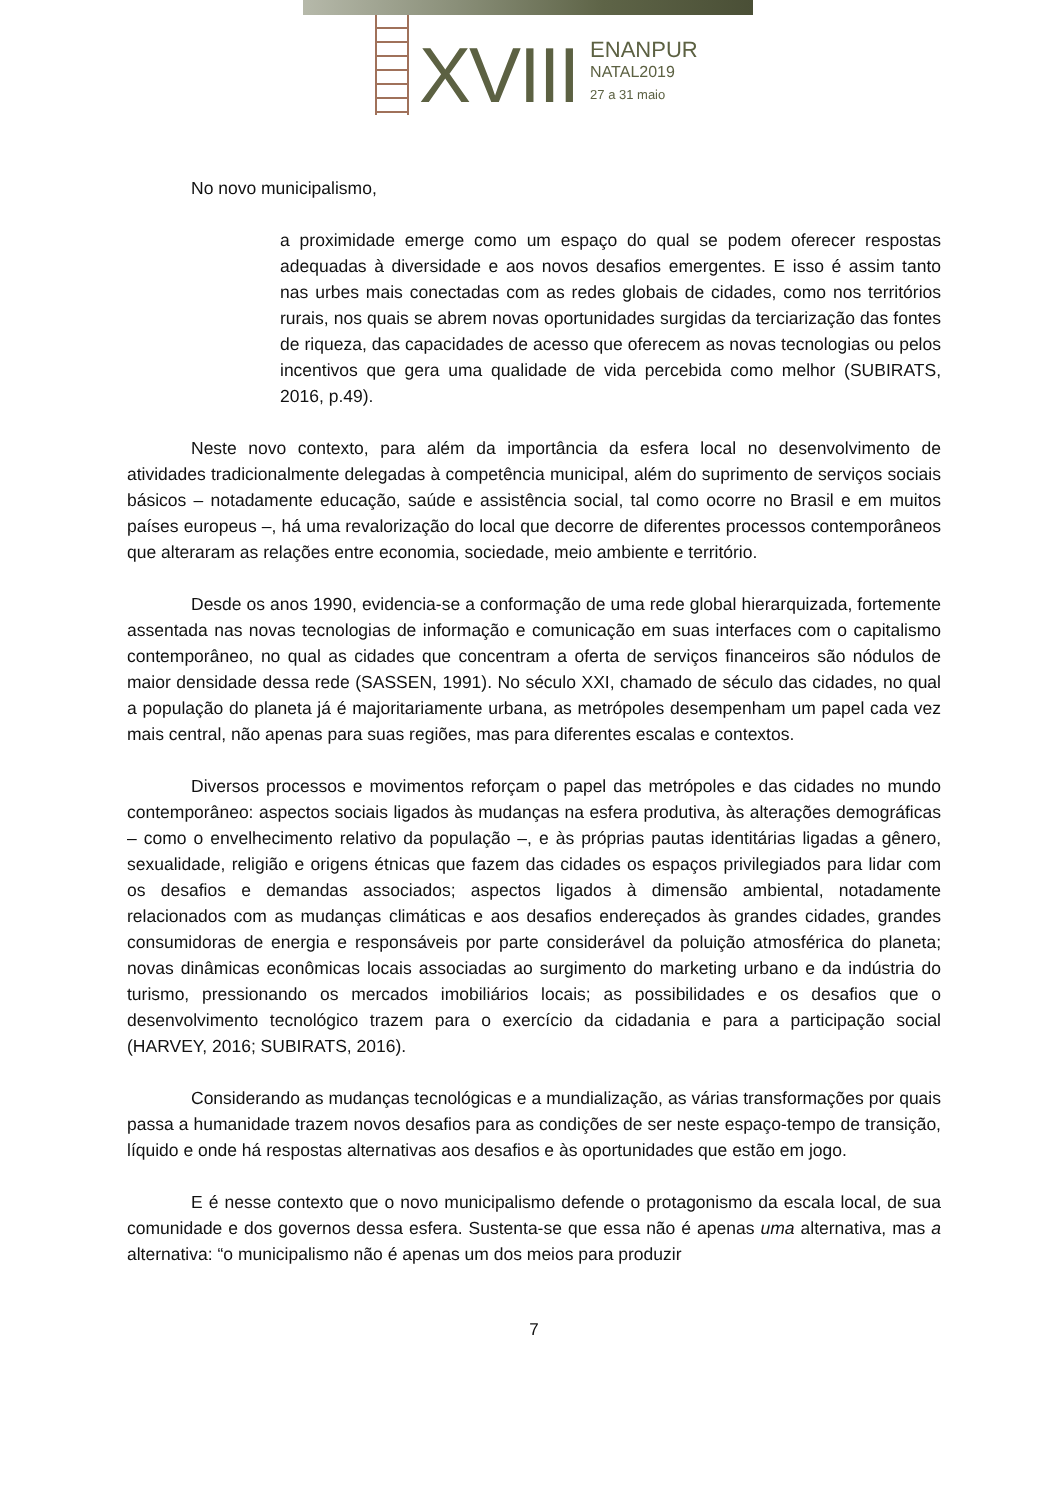XVIII
ENANPUR
NATAL2019
27 a 31 maio
No novo municipalismo,
a proximidade emerge como um espaço do qual se podem oferecer respostas adequadas à diversidade e aos novos desafios emergentes. E isso é assim tanto nas urbes mais conectadas com as redes globais de cidades, como nos territórios rurais, nos quais se abrem novas oportunidades surgidas da terciarização das fontes de riqueza, das capacidades de acesso que oferecem as novas tecnologias ou pelos incentivos que gera uma qualidade de vida percebida como melhor (SUBIRATS, 2016, p.49).
Neste novo contexto, para além da importância da esfera local no desenvolvimento de atividades tradicionalmente delegadas à competência municipal, além do suprimento de serviços sociais básicos – notadamente educação, saúde e assistência social, tal como ocorre no Brasil e em muitos países europeus –, há uma revalorização do local que decorre de diferentes processos contemporâneos que alteraram as relações entre economia, sociedade, meio ambiente e território.
Desde os anos 1990, evidencia-se a conformação de uma rede global hierarquizada, fortemente assentada nas novas tecnologias de informação e comunicação em suas interfaces com o capitalismo contemporâneo, no qual as cidades que concentram a oferta de serviços financeiros são nódulos de maior densidade dessa rede (SASSEN, 1991). No século XXI, chamado de século das cidades, no qual a população do planeta já é majoritariamente urbana, as metrópoles desempenham um papel cada vez mais central, não apenas para suas regiões, mas para diferentes escalas e contextos.
Diversos processos e movimentos reforçam o papel das metrópoles e das cidades no mundo contemporâneo: aspectos sociais ligados às mudanças na esfera produtiva, às alterações demográficas – como o envelhecimento relativo da população –, e às próprias pautas identitárias ligadas a gênero, sexualidade, religião e origens étnicas que fazem das cidades os espaços privilegiados para lidar com os desafios e demandas associados; aspectos ligados à dimensão ambiental, notadamente relacionados com as mudanças climáticas e aos desafios endereçados às grandes cidades, grandes consumidoras de energia e responsáveis por parte considerável da poluição atmosférica do planeta; novas dinâmicas econômicas locais associadas ao surgimento do marketing urbano e da indústria do turismo, pressionando os mercados imobiliários locais; as possibilidades e os desafios que o desenvolvimento tecnológico trazem para o exercício da cidadania e para a participação social (HARVEY, 2016; SUBIRATS, 2016).
Considerando as mudanças tecnológicas e a mundialização, as várias transformações por quais passa a humanidade trazem novos desafios para as condições de ser neste espaço-tempo de transição, líquido e onde há respostas alternativas aos desafios e às oportunidades que estão em jogo.
E é nesse contexto que o novo municipalismo defende o protagonismo da escala local, de sua comunidade e dos governos dessa esfera. Sustenta-se que essa não é apenas uma alternativa, mas a alternativa: “o municipalismo não é apenas um dos meios para produzir
7